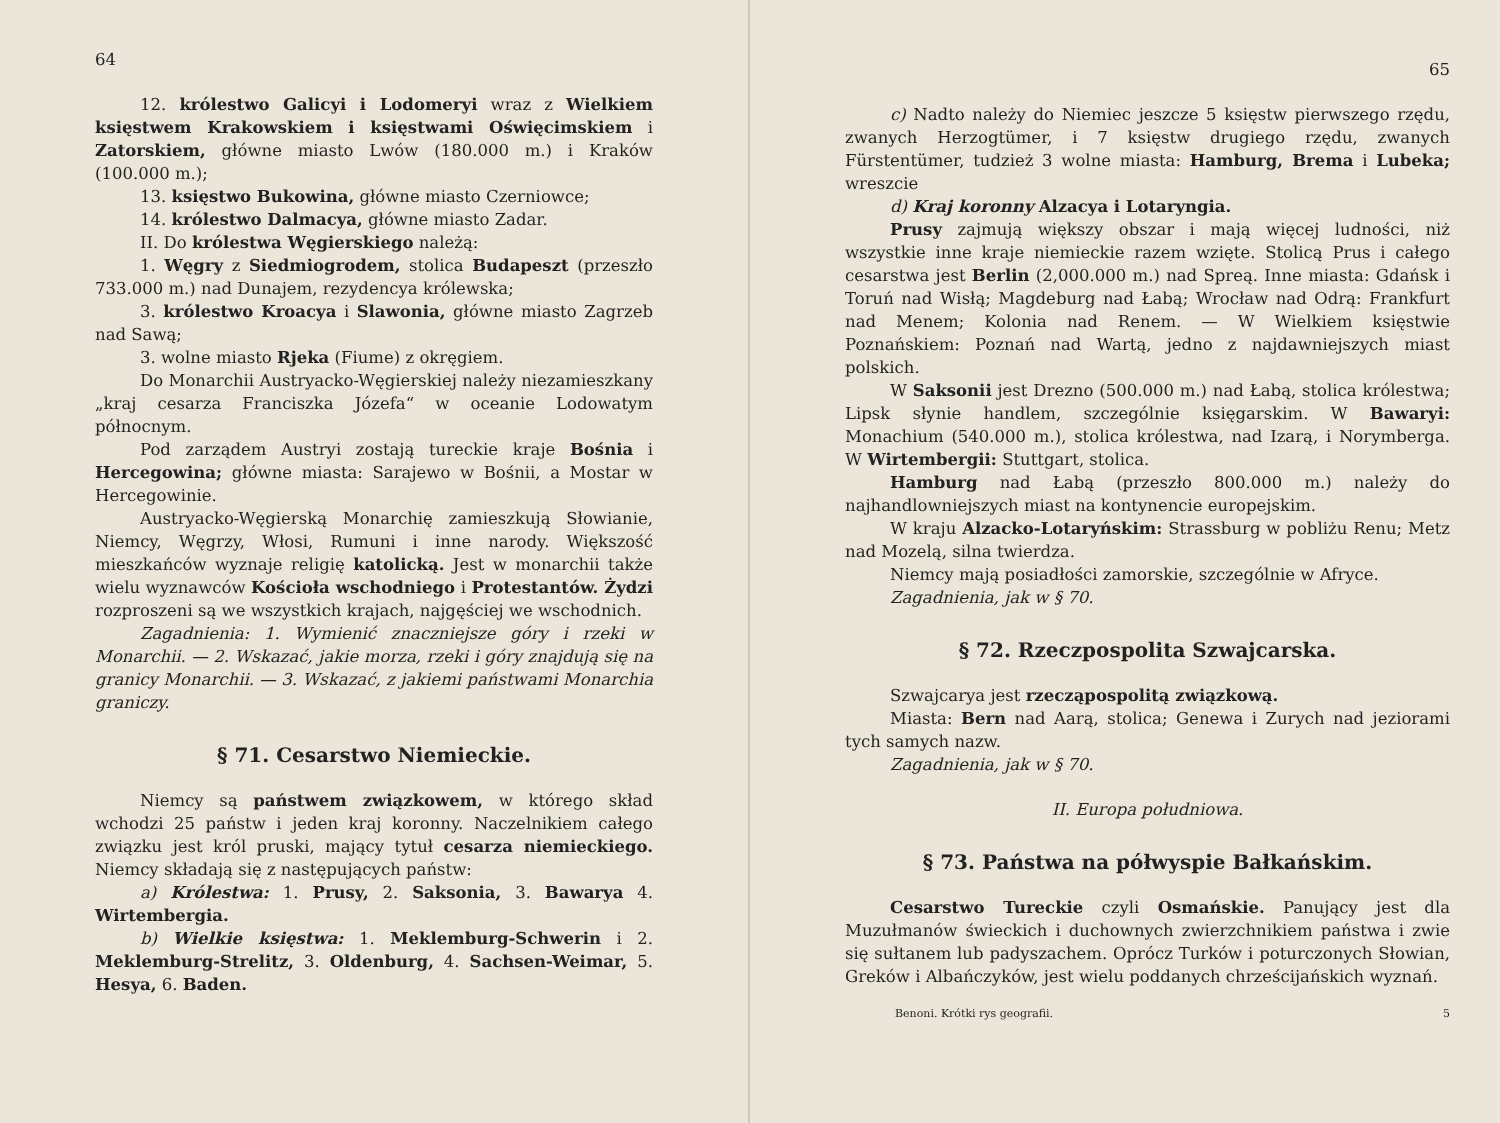64
12. królestwo Galicyi i Lodomeryi wraz z Wielkiem księstwem Krakowskiem i księstwami Oświęcimskiem i Zatorskiem, główne miasto Lwów (180.000 m.) i Kraków (100.000 m.);
13. księstwo Bukowina, główne miasto Czerniowce;
14. królestwo Dalmacya, główne miasto Zadar.
II. Do królestwa Węgierskiego należą:
1. Węgry z Siedmiogrodem, stolica Budapeszt (przeszło 733.000 m.) nad Dunajem, rezydencya królewska;
3. królestwo Kroacya i Slawonia, główne miasto Zagrzeb nad Sawą;
3. wolne miasto Rjeka (Fiume) z okręgiem.
Do Monarchii Austryacko-Węgierskiej należy niezamieszkany „kraj cesarza Franciszka Józefa“ w oceanie Lodowatym północnym.
Pod zarządem Austryi zostają tureckie kraje Bośnia i Hercegowina; główne miasta: Sarajewo w Bośnii, a Mostar w Hercegowinie.
Austryacko-Węgierską Monarchię zamieszkują Słowianie, Niemcy, Węgrzy, Włosi, Rumuni i inne narody. Większość mieszkańców wyznaje religię katolicką. Jest w monarchii także wielu wyznawców Kościoła wschodniego i Protestantów. Żydzi rozproszeni są we wszystkich krajach, najgęściej we wschodnich.
Zagadnienia: 1. Wymienić znaczniejsze góry i rzeki w Monarchii. — 2. Wskazać, jakie morza, rzeki i góry znajdują się na granicy Monarchii. — 3. Wskazać, z jakiemi państwami Monarchia graniczy.
§ 71. Cesarstwo Niemieckie.
Niemcy są państwem związkowem, w którego skład wchodzi 25 państw i jeden kraj koronny. Naczelnikiem całego związku jest król pruski, mający tytuł cesarza niemieckiego. Niemcy składają się z następujących państw:
a) Królestwa: 1. Prusy, 2. Saksonia, 3. Bawarya 4. Wirtembergia.
b) Wielkie księstwa: 1. Meklemburg-Schwerin i 2. Meklemburg-Strelitz, 3. Oldenburg, 4. Sachsen-Weimar, 5. Hesya, 6. Baden.
65
c) Nadto należy do Niemiec jeszcze 5 księstw pierwszego rzędu, zwanych Herzogtümer, i 7 księstw drugiego rzędu, zwanych Fürstentümer, tudzież 3 wolne miasta: Hamburg, Brema i Lubeka; wreszcie
d) Kraj koronny Alzacya i Lotaryngia.
Prusy zajmują większy obszar i mają więcej ludności, niż wszystkie inne kraje niemieckie razem wzięte. Stolicą Prus i całego cesarstwa jest Berlin (2,000.000 m.) nad Spreą. Inne miasta: Gdańsk i Toruń nad Wisłą; Magdeburg nad Łabą; Wrocław nad Odrą: Frankfurt nad Menem; Kolonia nad Renem. — W Wielkiem księstwie Poznańskiem: Poznań nad Wartą, jedno z najdawniejszych miast polskich.
W Saksonii jest Drezno (500.000 m.) nad Łabą, stolica królestwa; Lipsk słynie handlem, szczególnie księgarskim. W Bawaryi: Monachium (540.000 m.), stolica królestwa, nad Izarą, i Norymberga. W Wirtembergii: Stuttgart, stolica.
Hamburg nad Łabą (przeszło 800.000 m.) należy do najhandlowniejszych miast na kontynencie europejskim.
W kraju Alzacko-Lotaryńskim: Strassburg w pobliżu Renu; Metz nad Mozelą, silna twierdza.
Niemcy mają posiadłości zamorskie, szczególnie w Afryce.
Zagadnienia, jak w § 70.
§ 72. Rzeczpospolita Szwajcarska.
Szwajcarya jest rzecząpospolitą związkową.
Miasta: Bern nad Aarą, stolica; Genewa i Zurych nad jeziorami tych samych nazw.
Zagadnienia, jak w § 70.
II. Europa południowa.
§ 73. Państwa na półwyspie Bałkańskim.
Cesarstwo Tureckie czyli Osmańskie. Panujący jest dla Muzułmanów świeckich i duchownych zwierzchnikiem państwa i zwie się sułtanem lub padyszachem. Oprócz Turków i poturczonych Słowian, Greków i Albańczyków, jest wielu poddanych chrześcijańskich wyznań.
Benoni. Krótki rys geografii. 5